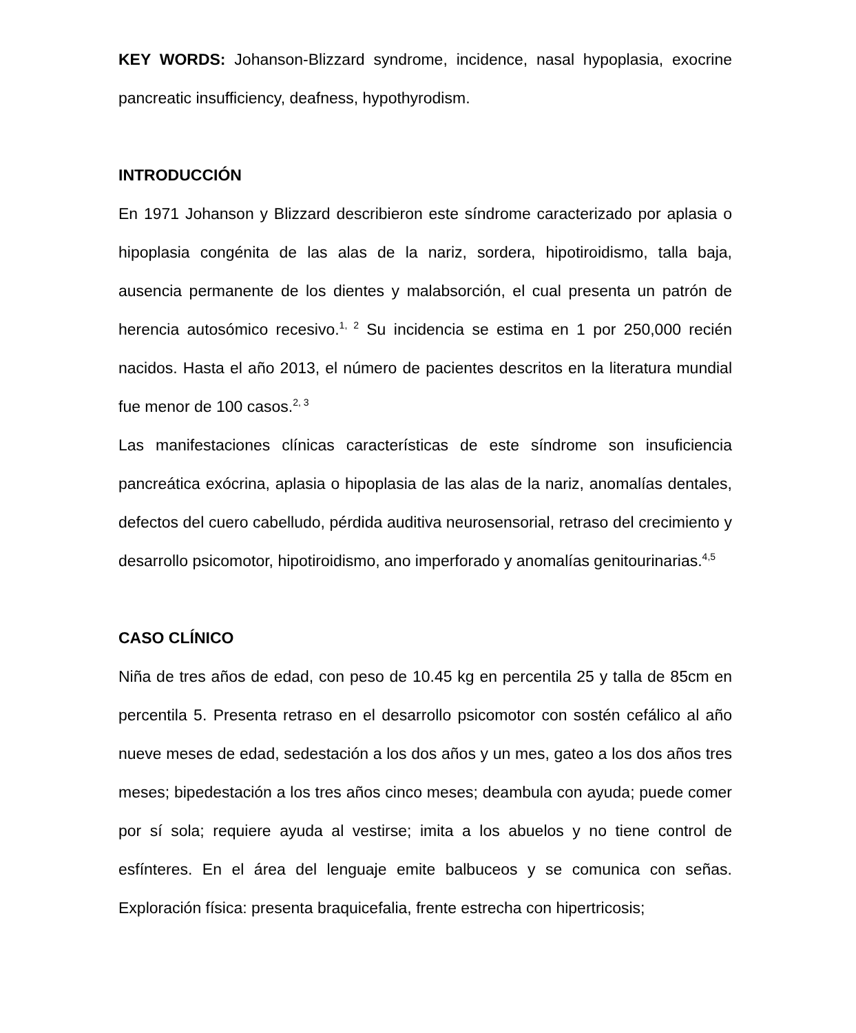KEY WORDS: Johanson-Blizzard syndrome, incidence, nasal hypoplasia, exocrine pancreatic insufficiency, deafness, hypothyrodism.
INTRODUCCIÓN
En 1971 Johanson y Blizzard describieron este síndrome caracterizado por aplasia o hipoplasia congénita de las alas de la nariz, sordera, hipotiroidismo, talla baja, ausencia permanente de los dientes y malabsorción, el cual presenta un patrón de herencia autosómico recesivo.<sup>1, 2</sup> Su incidencia se estima en 1 por 250,000 recién nacidos. Hasta el año 2013, el número de pacientes descritos en la literatura mundial fue menor de 100 casos.<sup>2, 3</sup>
Las manifestaciones clínicas características de este síndrome son insuficiencia pancreática exócrina, aplasia o hipoplasia de las alas de la nariz, anomalías dentales, defectos del cuero cabelludo, pérdida auditiva neurosensorial, retraso del crecimiento y desarrollo psicomotor, hipotiroidismo, ano imperforado y anomalías genitourinarias.<sup>4,5</sup>
CASO CLÍNICO
Niña de tres años de edad, con peso de 10.45 kg en percentila 25 y talla de 85cm en percentila 5. Presenta retraso en el desarrollo psicomotor con sostén cefálico al año nueve meses de edad, sedestación a los dos años y un mes, gateo a los dos años tres meses; bipedestación a los tres años cinco meses; deambula con ayuda; puede comer por sí sola; requiere ayuda al vestirse; imita a los abuelos y no tiene control de esfínteres. En el área del lenguaje emite balbuceos y se comunica con señas. Exploración física: presenta braquicefalia, frente estrecha con hipertricosis;